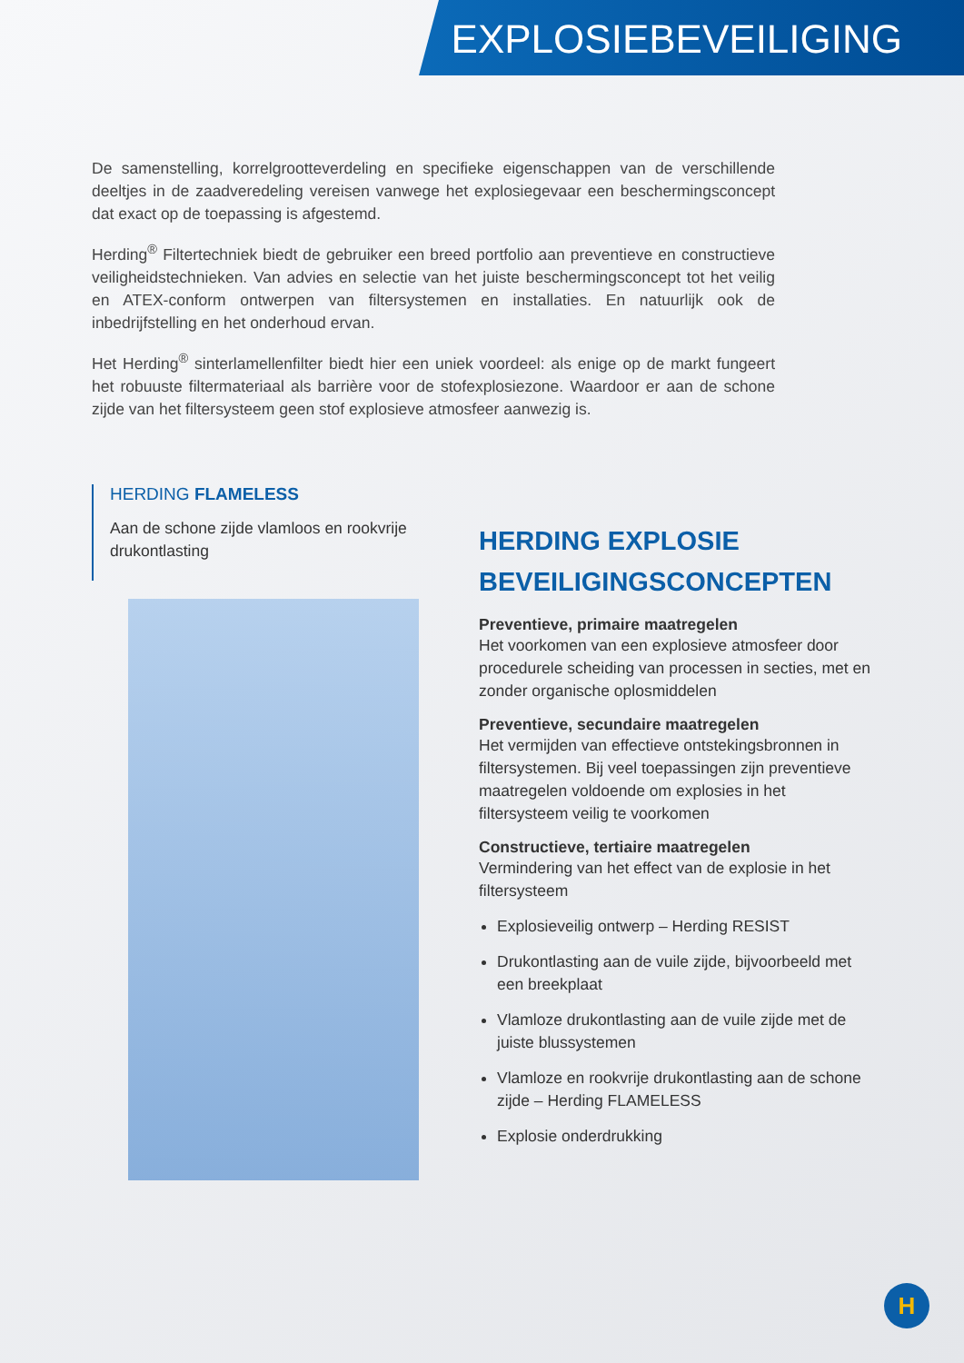EXPLOSIEBEVEILIGING
De samenstelling, korrelgrootteverdeling en specifieke eigenschappen van de verschillende deeltjes in de zaadveredeling vereisen vanwege het explosiegevaar een beschermingsconcept dat exact op de toepassing is afgestemd.
Herding<sup>®</sup> Filtertechniek biedt de gebruiker een breed portfolio aan preventieve en constructieve veiligheidstechnieken. Van advies en selectie van het juiste beschermingsconcept tot het veilig en ATEX-conform ontwerpen van filtersystemen en installaties. En natuurlijk ook de inbedrijfstelling en het onderhoud ervan.
Het Herding<sup>®</sup> sinterlamellenfilter biedt hier een uniek voordeel: als enige op de markt fungeert het robuuste filtermateriaal als barrière voor de stofexplosiezone. Waardoor er aan de schone zijde van het filtersysteem geen stof explosieve atmosfeer aanwezig is.
HERDING FLAMELESS
Aan de schone zijde vlamloos en rookvrije drukontlasting
HERDING EXPLOSIE BEVEILIGINGSCONCEPTEN
Preventieve, primaire maatregelen
Het voorkomen van een explosieve atmosfeer door procedurele scheiding van processen in secties, met en zonder organische oplosmiddelen
Preventieve, secundaire maatregelen
Het vermijden van effectieve ontstekingsbronnen in filtersystemen. Bij veel toepassingen zijn preventieve maatregelen voldoende om explosies in het filtersysteem veilig te voorkomen
Constructieve, tertiaire maatregelen
Vermindering van het effect van de explosie in het filtersysteem
Explosieveilig ontwerp – Herding RESIST
Drukontlasting aan de vuile zijde, bijvoorbeeld met een breekplaat
Vlamloze drukontlasting aan de vuile zijde met de juiste blussystemen
Vlamloze en rookvrije drukontlasting aan de schone zijde – Herding FLAMELESS
Explosie onderdrukking
H